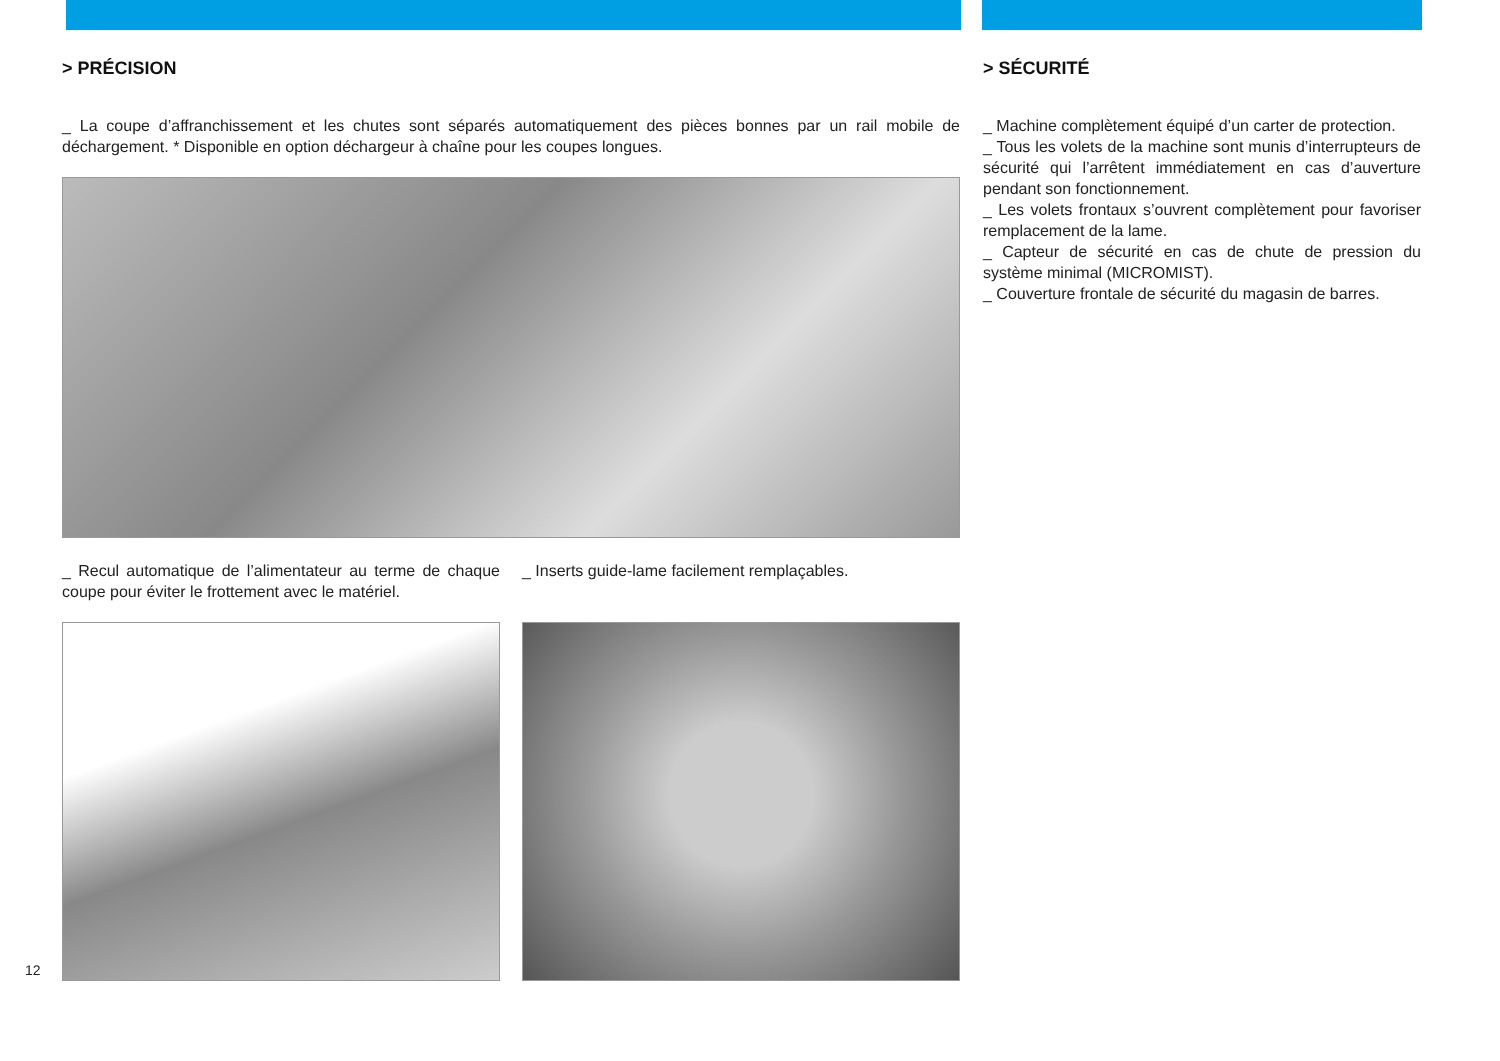> PRÉCISION
_ La coupe d’affranchissement et les chutes sont séparés automatiquement des pièces bonnes par un rail mobile de déchargement. * Disponible en option déchargeur à chaîne pour les coupes longues.
_ Recul automatique de l’alimentateur au terme de chaque coupe pour éviter le frottement avec le matériel.
_ Inserts guide-lame facilement remplaçables.
> SÉCURITÉ
_ Machine complètement équipé d’un carter de protection.
_ Tous les volets de la machine sont munis d’interrupteurs de sécurité qui l’arrêtent immédiatement en cas d’auverture pendant son fonctionnement.
_ Les volets frontaux s’ouvrent complètement pour favoriser remplacement de la lame.
_ Capteur de sécurité en cas de chute de pression du système minimal (MICROMIST).
_ Couverture frontale de sécurité du magasin de barres.
12